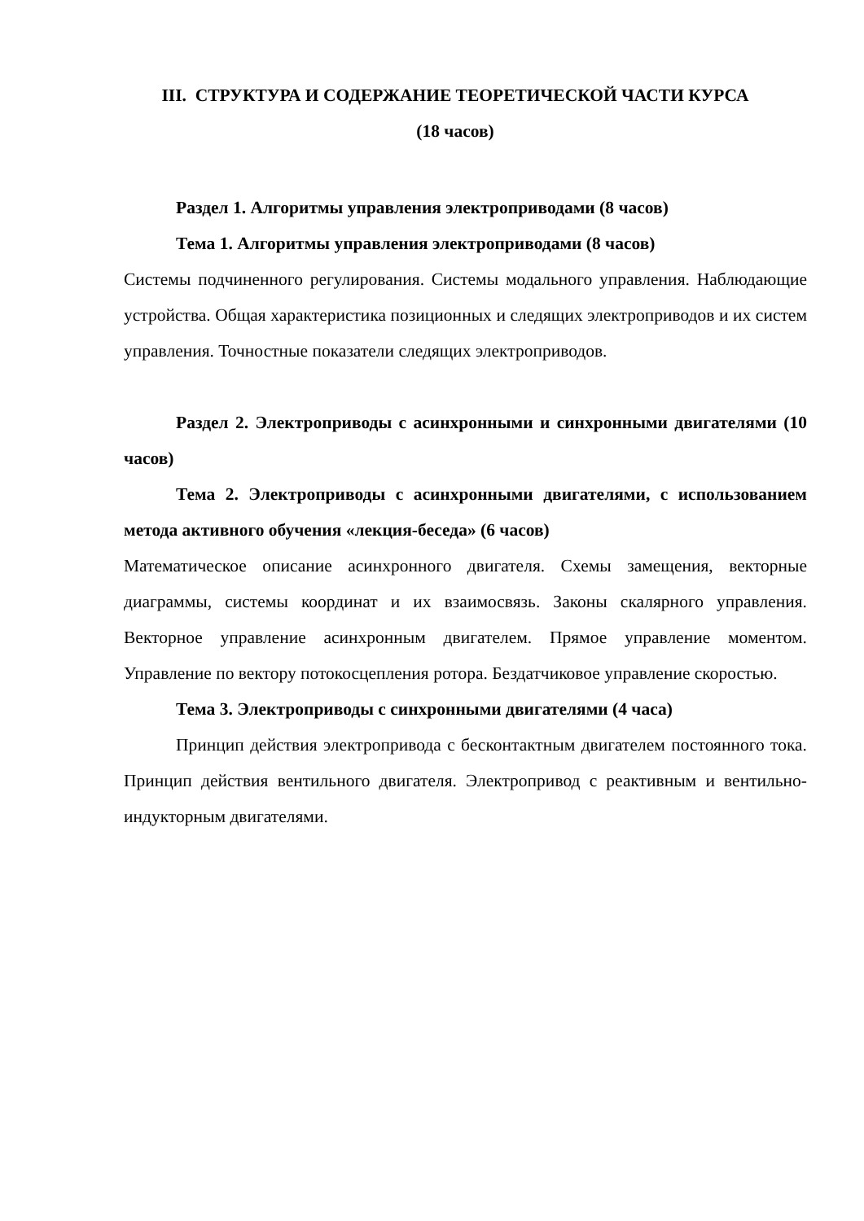III. СТРУКТУРА И СОДЕРЖАНИЕ ТЕОРЕТИЧЕСКОЙ ЧАСТИ КУРСА
(18 часов)
Раздел 1. Алгоритмы управления электроприводами (8 часов)
Тема 1. Алгоритмы управления электроприводами (8 часов)
Системы подчиненного регулирования. Системы модального управления. Наблюдающие устройства. Общая характеристика позиционных и следящих электроприводов и их систем управления. Точностные показатели следящих электроприводов.
Раздел 2. Электроприводы с асинхронными и синхронными двигателями (10 часов)
Тема 2. Электроприводы с асинхронными двигателями, с использованием метода активного обучения «лекция-беседа» (6 часов)
Математическое описание асинхронного двигателя. Схемы замещения, векторные диаграммы, системы координат и их взаимосвязь. Законы скалярного управления. Векторное управление асинхронным двигателем. Прямое управление моментом. Управление по вектору потокосцепления ротора. Бездатчиковое управление скоростью.
Тема 3. Электроприводы с синхронными двигателями (4 часа)
Принцип действия электропривода с бесконтактным двигателем постоянного тока. Принцип действия вентильного двигателя. Электропривод с реактивным и вентильно-индукторным двигателями.